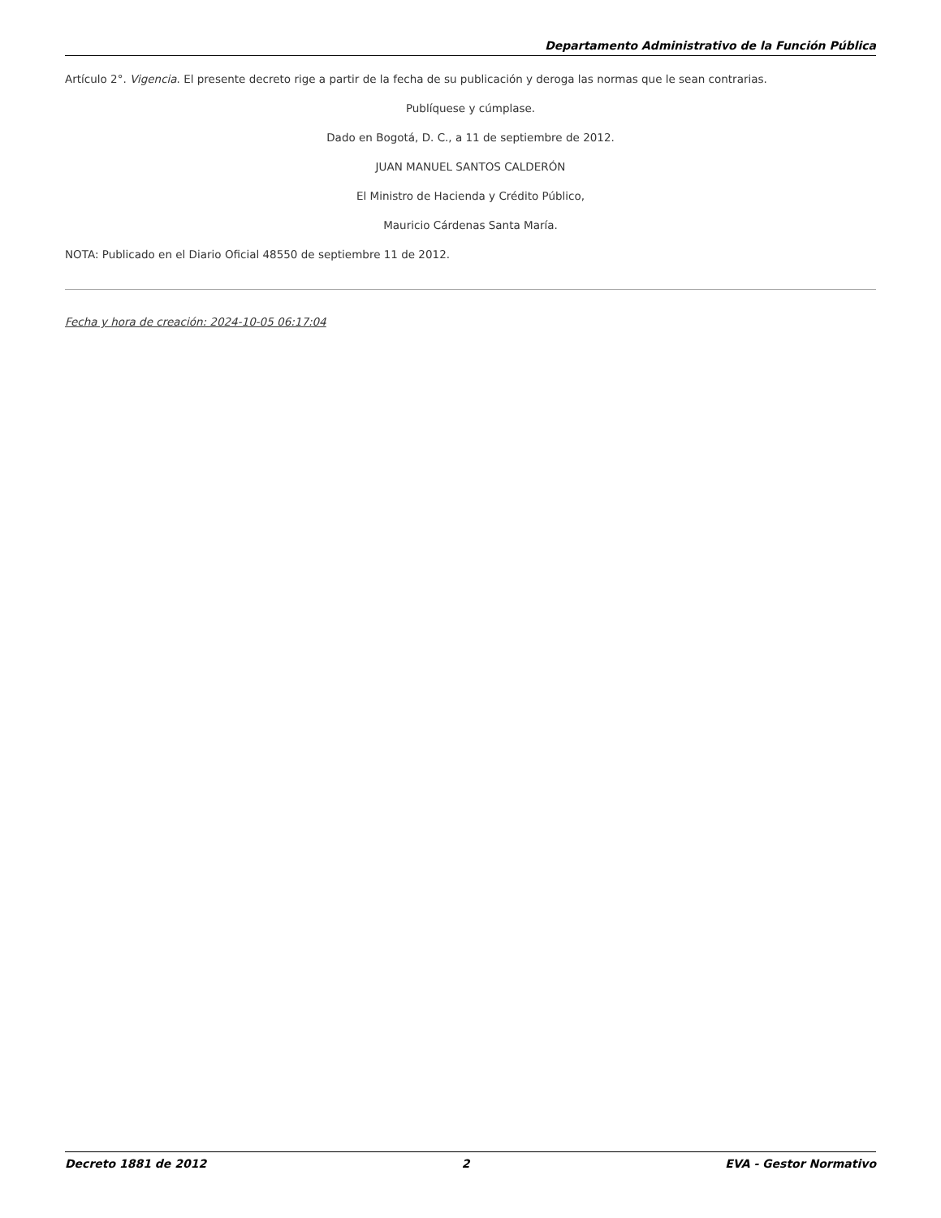Departamento Administrativo de la Función Pública
Artículo 2°. Vigencia. El presente decreto rige a partir de la fecha de su publicación y deroga las normas que le sean contrarias.
Publíquese y cúmplase.
Dado en Bogotá, D. C., a 11 de septiembre de 2012.
JUAN MANUEL SANTOS CALDERÓN
El Ministro de Hacienda y Crédito Público,
Mauricio Cárdenas Santa María.
NOTA: Publicado en el Diario Oficial 48550 de septiembre 11 de 2012.
Fecha y hora de creación: 2024-10-05 06:17:04
Decreto 1881 de 2012 2 EVA - Gestor Normativo